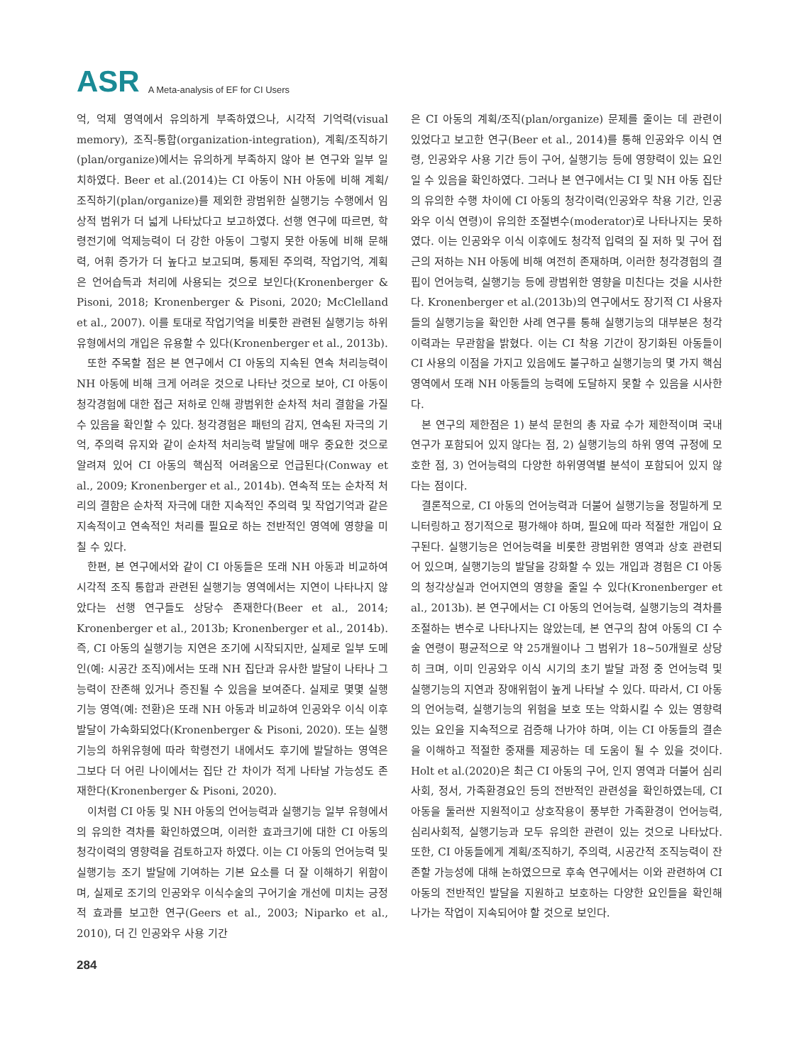ASR A Meta-analysis of EF for CI Users
억, 억제 영역에서 유의하게 부족하였으나, 시각적 기억력(visual memory), 조직-통합(organization-integration), 계획/조직하기(plan/organize)에서는 유의하게 부족하지 않아 본 연구와 일부 일치하였다. Beer et al.(2014)는 CI 아동이 NH 아동에 비해 계획/조직하기(plan/organize)를 제외한 광범위한 실행기능 수행에서 임상적 범위가 더 넓게 나타났다고 보고하였다. 선행 연구에 따르면, 학령전기에 억제능력이 더 강한 아동이 그렇지 못한 아동에 비해 문해력, 어휘 증가가 더 높다고 보고되며, 통제된 주의력, 작업기억, 계획은 언어습득과 처리에 사용되는 것으로 보인다(Kronenberger & Pisoni, 2018; Kronenberger & Pisoni, 2020; McClelland et al., 2007). 이를 토대로 작업기억을 비롯한 관련된 실행기능 하위유형에서의 개입은 유용할 수 있다(Kronenberger et al., 2013b).
또한 주목할 점은 본 연구에서 CI 아동의 지속된 연속 처리능력이 NH 아동에 비해 크게 어려운 것으로 나타난 것으로 보아, CI 아동이 청각경험에 대한 접근 저하로 인해 광범위한 순차적 처리 결함을 가질 수 있음을 확인할 수 있다. 청각경험은 패턴의 감지, 연속된 자극의 기억, 주의력 유지와 같이 순차적 처리능력 발달에 매우 중요한 것으로 알려져 있어 CI 아동의 핵심적 어려움으로 언급된다(Conway et al., 2009; Kronenberger et al., 2014b). 연속적 또는 순차적 처리의 결함은 순차적 자극에 대한 지속적인 주의력 및 작업기억과 같은 지속적이고 연속적인 처리를 필요로 하는 전반적인 영역에 영향을 미칠 수 있다.
한편, 본 연구에서와 같이 CI 아동들은 또래 NH 아동과 비교하여 시각적 조직 통합과 관련된 실행기능 영역에서는 지연이 나타나지 않았다는 선행 연구들도 상당수 존재한다(Beer et al., 2014; Kronenberger et al., 2013b; Kronenberger et al., 2014b). 즉, CI 아동의 실행기능 지연은 조기에 시작되지만, 실제로 일부 도메인(예: 시공간 조직)에서는 또래 NH 집단과 유사한 발달이 나타나 그 능력이 잔존해 있거나 증진될 수 있음을 보여준다. 실제로 몇몇 실행기능 영역(예: 전환)은 또래 NH 아동과 비교하여 인공와우 이식 이후 발달이 가속화되었다(Kronenberger & Pisoni, 2020). 또는 실행기능의 하위유형에 따라 학령전기 내에서도 후기에 발달하는 영역은 그보다 더 어린 나이에서는 집단 간 차이가 적게 나타날 가능성도 존재한다(Kronenberger & Pisoni, 2020).
이처럼 CI 아동 및 NH 아동의 언어능력과 실행기능 일부 유형에서의 유의한 격차를 확인하였으며, 이러한 효과크기에 대한 CI 아동의 청각이력의 영향력을 검토하고자 하였다. 이는 CI 아동의 언어능력 및 실행기능 조기 발달에 기여하는 기본 요소를 더 잘 이해하기 위함이며, 실제로 조기의 인공와우 이식수술의 구어기술 개선에 미치는 긍정적 효과를 보고한 연구(Geers et al., 2003; Niparko et al., 2010), 더 긴 인공와우 사용 기간
은 CI 아동의 계획/조직(plan/organize) 문제를 줄이는 데 관련이 있었다고 보고한 연구(Beer et al., 2014)를 통해 인공와우 이식 연령, 인공와우 사용 기간 등이 구어, 실행기능 등에 영향력이 있는 요인일 수 있음을 확인하였다. 그러나 본 연구에서는 CI 및 NH 아동 집단의 유의한 수행 차이에 CI 아동의 청각이력(인공와우 착용 기간, 인공와우 이식 연령)이 유의한 조절변수(moderator)로 나타나지는 못하였다. 이는 인공와우 이식 이후에도 청각적 입력의 질 저하 및 구어 접근의 저하는 NH 아동에 비해 여전히 존재하며, 이러한 청각경험의 결핍이 언어능력, 실행기능 등에 광범위한 영향을 미친다는 것을 시사한다. Kronenberger et al.(2013b)의 연구에서도 장기적 CI 사용자들의 실행기능을 확인한 사례 연구를 통해 실행기능의 대부분은 청각이력과는 무관함을 밝혔다. 이는 CI 착용 기간이 장기화된 아동들이 CI 사용의 이점을 가지고 있음에도 불구하고 실행기능의 몇 가지 핵심 영역에서 또래 NH 아동들의 능력에 도달하지 못할 수 있음을 시사한다.
본 연구의 제한점은 1) 분석 문헌의 총 자료 수가 제한적이며 국내 연구가 포함되어 있지 않다는 점, 2) 실행기능의 하위 영역 규정에 모호한 점, 3) 언어능력의 다양한 하위영역별 분석이 포함되어 있지 않다는 점이다.
결론적으로, CI 아동의 언어능력과 더불어 실행기능을 정밀하게 모니터링하고 정기적으로 평가해야 하며, 필요에 따라 적절한 개입이 요구된다. 실행기능은 언어능력을 비롯한 광범위한 영역과 상호 관련되어 있으며, 실행기능의 발달을 강화할 수 있는 개입과 경험은 CI 아동의 청각상실과 언어지연의 영향을 줄일 수 있다(Kronenberger et al., 2013b). 본 연구에서는 CI 아동의 언어능력, 실행기능의 격차를 조절하는 변수로 나타나지는 않았는데, 본 연구의 참여 아동의 CI 수술 연령이 평균적으로 약 25개월이나 그 범위가 18~50개월로 상당히 크며, 이미 인공와우 이식 시기의 초기 발달 과정 중 언어능력 및 실행기능의 지연과 장애위험이 높게 나타날 수 있다. 따라서, CI 아동의 언어능력, 실행기능의 위험을 보호 또는 악화시킬 수 있는 영향력 있는 요인을 지속적으로 검증해 나가야 하며, 이는 CI 아동들의 결손을 이해하고 적절한 중재를 제공하는 데 도움이 될 수 있을 것이다. Holt et al.(2020)은 최근 CI 아동의 구어, 인지 영역과 더불어 심리사회, 정서, 가족환경요인 등의 전반적인 관련성을 확인하였는데, CI 아동을 둘러싼 지원적이고 상호작용이 풍부한 가족환경이 언어능력, 심리사회적, 실행기능과 모두 유의한 관련이 있는 것으로 나타났다. 또한, CI 아동들에게 계획/조직하기, 주의력, 시공간적 조직능력이 잔존할 가능성에 대해 논하였으므로 후속 연구에서는 이와 관련하여 CI 아동의 전반적인 발달을 지원하고 보호하는 다양한 요인들을 확인해 나가는 작업이 지속되어야 할 것으로 보인다.
284